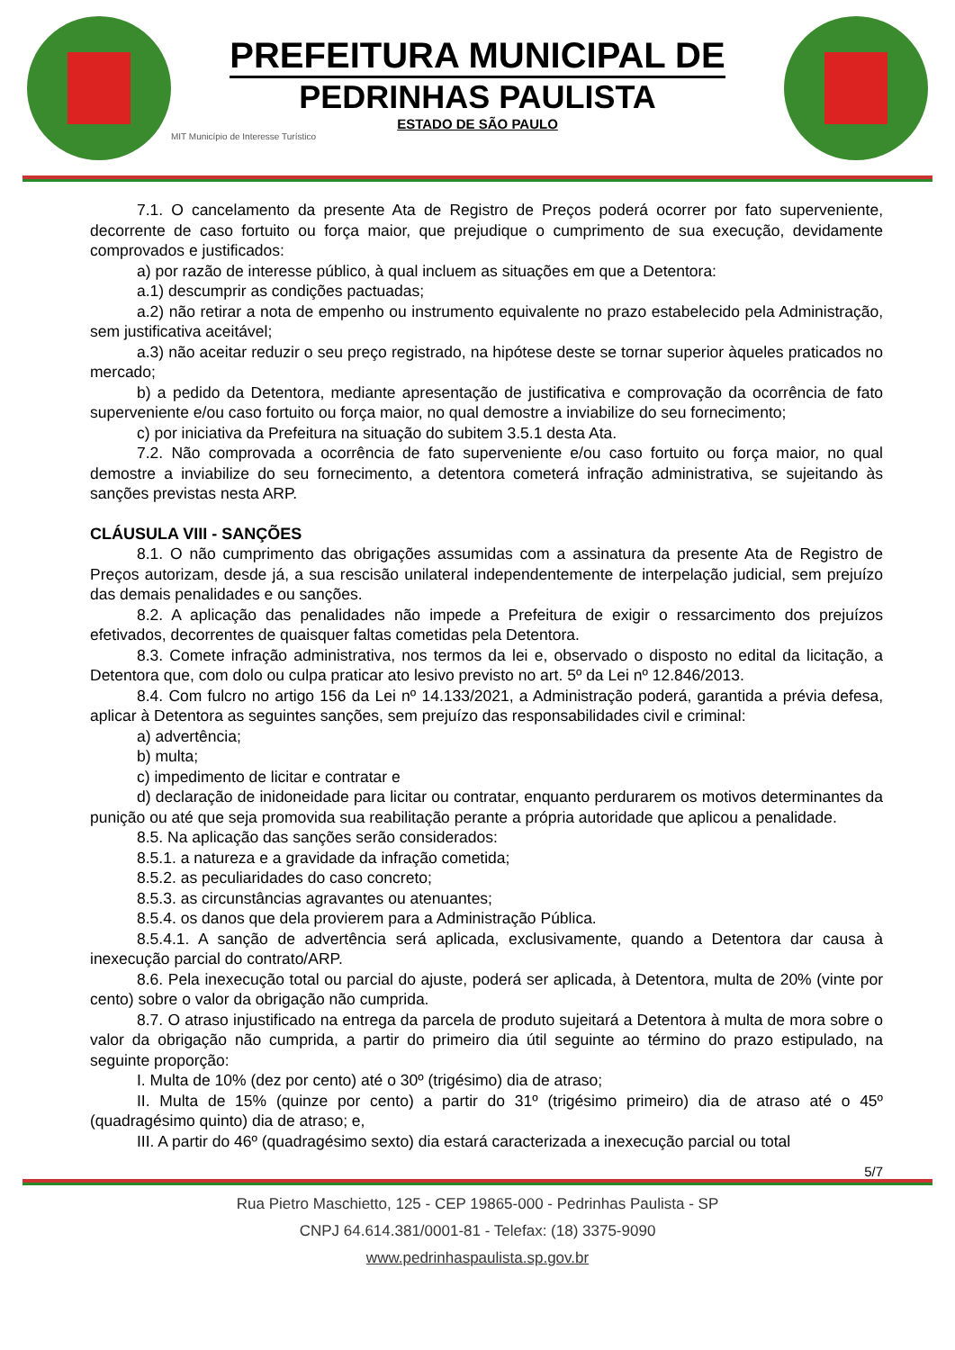PREFEITURA MUNICIPAL DE
PEDRINHAS PAULISTA
ESTADO DE SÃO PAULO
MIT Município de Interesse Turístico
7.1. O cancelamento da presente Ata de Registro de Preços poderá ocorrer por fato superveniente, decorrente de caso fortuito ou força maior, que prejudique o cumprimento de sua execução, devidamente comprovados e justificados:
a) por razão de interesse público, à qual incluem as situações em que a Detentora:
a.1) descumprir as condições pactuadas;
a.2) não retirar a nota de empenho ou instrumento equivalente no prazo estabelecido pela Administração, sem justificativa aceitável;
a.3) não aceitar reduzir o seu preço registrado, na hipótese deste se tornar superior àqueles praticados no mercado;
b) a pedido da Detentora, mediante apresentação de justificativa e comprovação da ocorrência de fato superveniente e/ou caso fortuito ou força maior, no qual demostre a inviabilize do seu fornecimento;
c) por iniciativa da Prefeitura na situação do subitem 3.5.1 desta Ata.
7.2. Não comprovada a ocorrência de fato superveniente e/ou caso fortuito ou força maior, no qual demostre a inviabilize do seu fornecimento, a detentora cometerá infração administrativa, se sujeitando às sanções previstas nesta ARP.
CLÁUSULA VIII - SANÇÕES
8.1. O não cumprimento das obrigações assumidas com a assinatura da presente Ata de Registro de Preços autorizam, desde já, a sua rescisão unilateral independentemente de interpelação judicial, sem prejuízo das demais penalidades e ou sanções.
8.2. A aplicação das penalidades não impede a Prefeitura de exigir o ressarcimento dos prejuízos efetivados, decorrentes de quaisquer faltas cometidas pela Detentora.
8.3. Comete infração administrativa, nos termos da lei e, observado o disposto no edital da licitação, a Detentora que, com dolo ou culpa praticar ato lesivo previsto no art. 5º da Lei nº 12.846/2013.
8.4. Com fulcro no artigo 156 da Lei nº 14.133/2021, a Administração poderá, garantida a prévia defesa, aplicar à Detentora as seguintes sanções, sem prejuízo das responsabilidades civil e criminal:
a) advertência;
b) multa;
c) impedimento de licitar e contratar e
d) declaração de inidoneidade para licitar ou contratar, enquanto perdurarem os motivos determinantes da punição ou até que seja promovida sua reabilitação perante a própria autoridade que aplicou a penalidade.
8.5. Na aplicação das sanções serão considerados:
8.5.1. a natureza e a gravidade da infração cometida;
8.5.2. as peculiaridades do caso concreto;
8.5.3. as circunstâncias agravantes ou atenuantes;
8.5.4. os danos que dela provierem para a Administração Pública.
8.5.4.1. A sanção de advertência será aplicada, exclusivamente, quando a Detentora dar causa à inexecução parcial do contrato/ARP.
8.6. Pela inexecução total ou parcial do ajuste, poderá ser aplicada, à Detentora, multa de 20% (vinte por cento) sobre o valor da obrigação não cumprida.
8.7. O atraso injustificado na entrega da parcela de produto sujeitará a Detentora à multa de mora sobre o valor da obrigação não cumprida, a partir do primeiro dia útil seguinte ao término do prazo estipulado, na seguinte proporção:
I. Multa de 10% (dez por cento) até o 30º (trigésimo) dia de atraso;
II. Multa de 15% (quinze por cento) a partir do 31º (trigésimo primeiro) dia de atraso até o 45º (quadragésimo quinto) dia de atraso; e,
III. A partir do 46º (quadragésimo sexto) dia estará caracterizada a inexecução parcial ou total
5/7
Rua Pietro Maschietto, 125 - CEP 19865-000 - Pedrinhas Paulista - SP
CNPJ 64.614.381/0001-81 - Telefax: (18) 3375-9090
www.pedrinhaspaulista.sp.gov.br